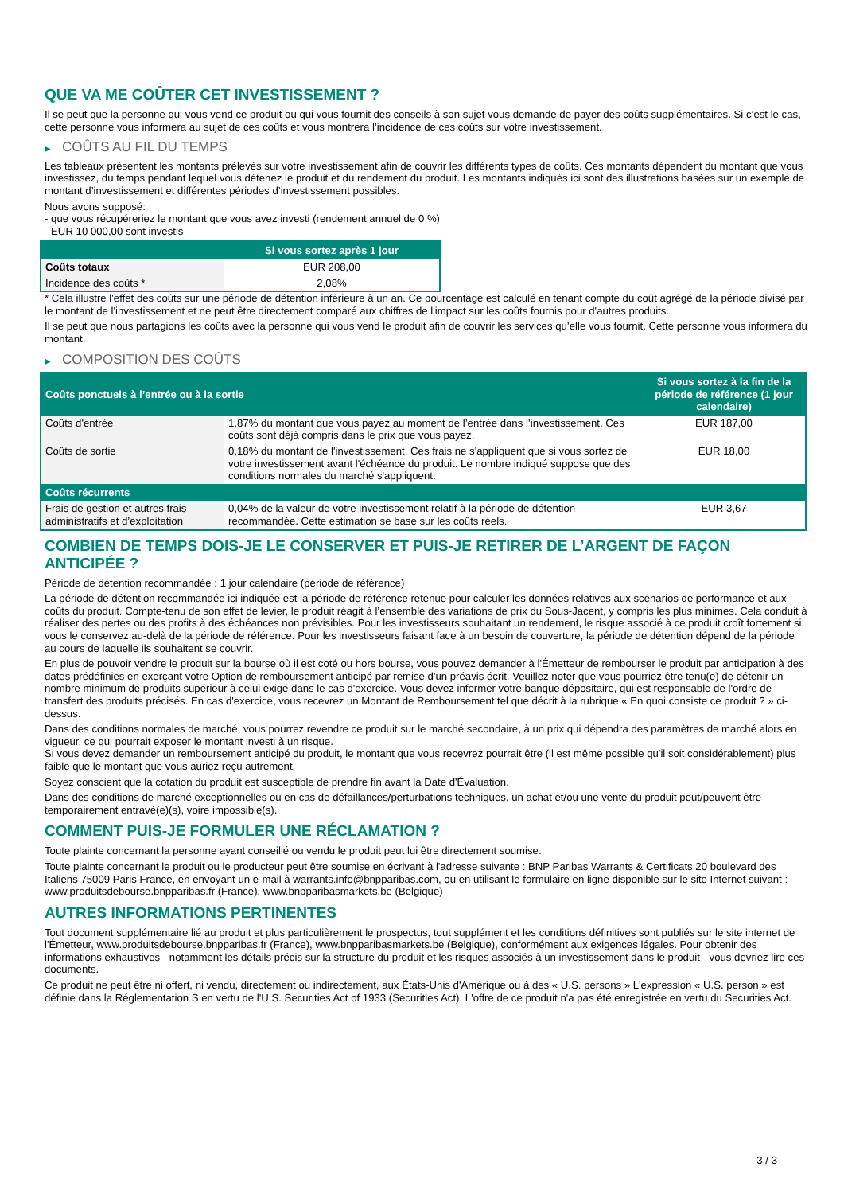QUE VA ME COÛTER CET INVESTISSEMENT ?
Il se peut que la personne qui vous vend ce produit ou qui vous fournit des conseils à son sujet vous demande de payer des coûts supplémentaires. Si c’est le cas, cette personne vous informera au sujet de ces coûts et vous montrera l’incidence de ces coûts sur votre investissement.
▶ COÛTS AU FIL DU TEMPS
Les tableaux présentent les montants prélevés sur votre investissement afin de couvrir les différents types de coûts. Ces montants dépendent du montant que vous investissez, du temps pendant lequel vous détenez le produit et du rendement du produit. Les montants indiqués ici sont des illustrations basées sur un exemple de montant d’investissement et différentes périodes d’investissement possibles.
Nous avons supposé:
- que vous récupéreriez le montant que vous avez investi (rendement annuel de 0 %)
- EUR 10 000,00 sont investis
| | Si vous sortez après 1 jour |
| --- | --- |
| Coûts totaux | EUR 208,00 |
| Incidence des coûts * | 2,08% |
* Cela illustre l'effet des coûts sur une période de détention inférieure à un an. Ce pourcentage est calculé en tenant compte du coût agrégé de la période divisé par le montant de l'investissement et ne peut être directement comparé aux chiffres de l'impact sur les coûts fournis pour d'autres produits.
Il se peut que nous partagions les coûts avec la personne qui vous vend le produit afin de couvrir les services qu’elle vous fournit. Cette personne vous informera du montant.
▶ COMPOSITION DES COÛTS
| Coûts ponctuels à l’entrée ou à la sortie | | Si vous sortez à la fin de la période de référence (1 jour calendaire) |
| --- | --- | --- |
| Coûts d'entrée | 1,87% du montant que vous payez au moment de l’entrée dans l’investissement. Ces coûts sont déjà compris dans le prix que vous payez. | EUR 187,00 |
| Coûts de sortie | 0,18% du montant de l'investissement. Ces frais ne s'appliquent que si vous sortez de votre investissement avant l'échéance du produit. Le nombre indiqué suppose que des conditions normales du marché s'appliquent. | EUR 18,00 |
| Coûts récurrents | | |
| Frais de gestion et autres frais administratifs et d’exploitation | 0,04% de la valeur de votre investissement relatif à la période de détention recommandée. Cette estimation se base sur les coûts réels. | EUR 3,67 |
COMBIEN DE TEMPS DOIS-JE LE CONSERVER ET PUIS-JE RETIRER DE L’ARGENT DE FAÇON ANTICIPÉE ?
Période de détention recommandée : 1 jour calendaire (période de référence)
La période de détention recommandée ici indiquée est la période de référence retenue pour calculer les données relatives aux scénarios de performance et aux coûts du produit. Compte-tenu de son effet de levier, le produit réagit à l’ensemble des variations de prix du Sous-Jacent, y compris les plus minimes. Cela conduit à réaliser des pertes ou des profits à des échéances non prévisibles. Pour les investisseurs souhaitant un rendement, le risque associé à ce produit croît fortement si vous le conservez au-delà de la période de référence. Pour les investisseurs faisant face à un besoin de couverture, la période de détention dépend de la période au cours de laquelle ils souhaitent se couvrir.
En plus de pouvoir vendre le produit sur la bourse où il est coté ou hors bourse, vous pouvez demander à l'Émetteur de rembourser le produit par anticipation à des dates prédéfinies en exerçant votre Option de remboursement anticipé par remise d'un préavis écrit. Veuillez noter que vous pourriez être tenu(e) de détenir un nombre minimum de produits supérieur à celui exigé dans le cas d'exercice. Vous devez informer votre banque dépositaire, qui est responsable de l'ordre de transfert des produits précisés. En cas d'exercice, vous recevrez un Montant de Remboursement tel que décrit à la rubrique « En quoi consiste ce produit ? » ci-dessus.
Dans des conditions normales de marché, vous pourrez revendre ce produit sur le marché secondaire, à un prix qui dépendra des paramètres de marché alors en vigueur, ce qui pourrait exposer le montant investi à un risque.
Si vous devez demander un remboursement anticipé du produit, le montant que vous recevrez pourrait être (il est même possible qu'il soit considérablement) plus faible que le montant que vous auriez reçu autrement.
Soyez conscient que la cotation du produit est susceptible de prendre fin avant la Date d'Évaluation.
Dans des conditions de marché exceptionnelles ou en cas de défaillances/perturbations techniques, un achat et/ou une vente du produit peut/peuvent être temporairement entravé(e)(s), voire impossible(s).
COMMENT PUIS-JE FORMULER UNE RÉCLAMATION ?
Toute plainte concernant la personne ayant conseillé ou vendu le produit peut lui être directement soumise.
Toute plainte concernant le produit ou le producteur peut être soumise en écrivant à l'adresse suivante : BNP Paribas Warrants & Certificats 20 boulevard des Italiens 75009 Paris France, en envoyant un e-mail à warrants.info@bnpparibas.com, ou en utilisant le formulaire en ligne disponible sur le site Internet suivant : www.produitsdebourse.bnpparibas.fr (France), www.bnpparibasmarkets.be (Belgique)
AUTRES INFORMATIONS PERTINENTES
Tout document supplémentaire lié au produit et plus particulièrement le prospectus, tout supplément et les conditions définitives sont publiés sur le site internet de l'Émetteur, www.produitsdebourse.bnpparibas.fr (France), www.bnpparibasmarkets.be (Belgique), conformément aux exigences légales. Pour obtenir des informations exhaustives - notamment les détails précis sur la structure du produit et les risques associés à un investissement dans le produit - vous devriez lire ces documents.
Ce produit ne peut être ni offert, ni vendu, directement ou indirectement, aux États-Unis d'Amérique ou à des « U.S. persons » L'expression « U.S. person » est définie dans la Réglementation S en vertu de l'U.S. Securities Act of 1933 (Securities Act). L'offre de ce produit n'a pas été enregistrée en vertu du Securities Act.
3 / 3